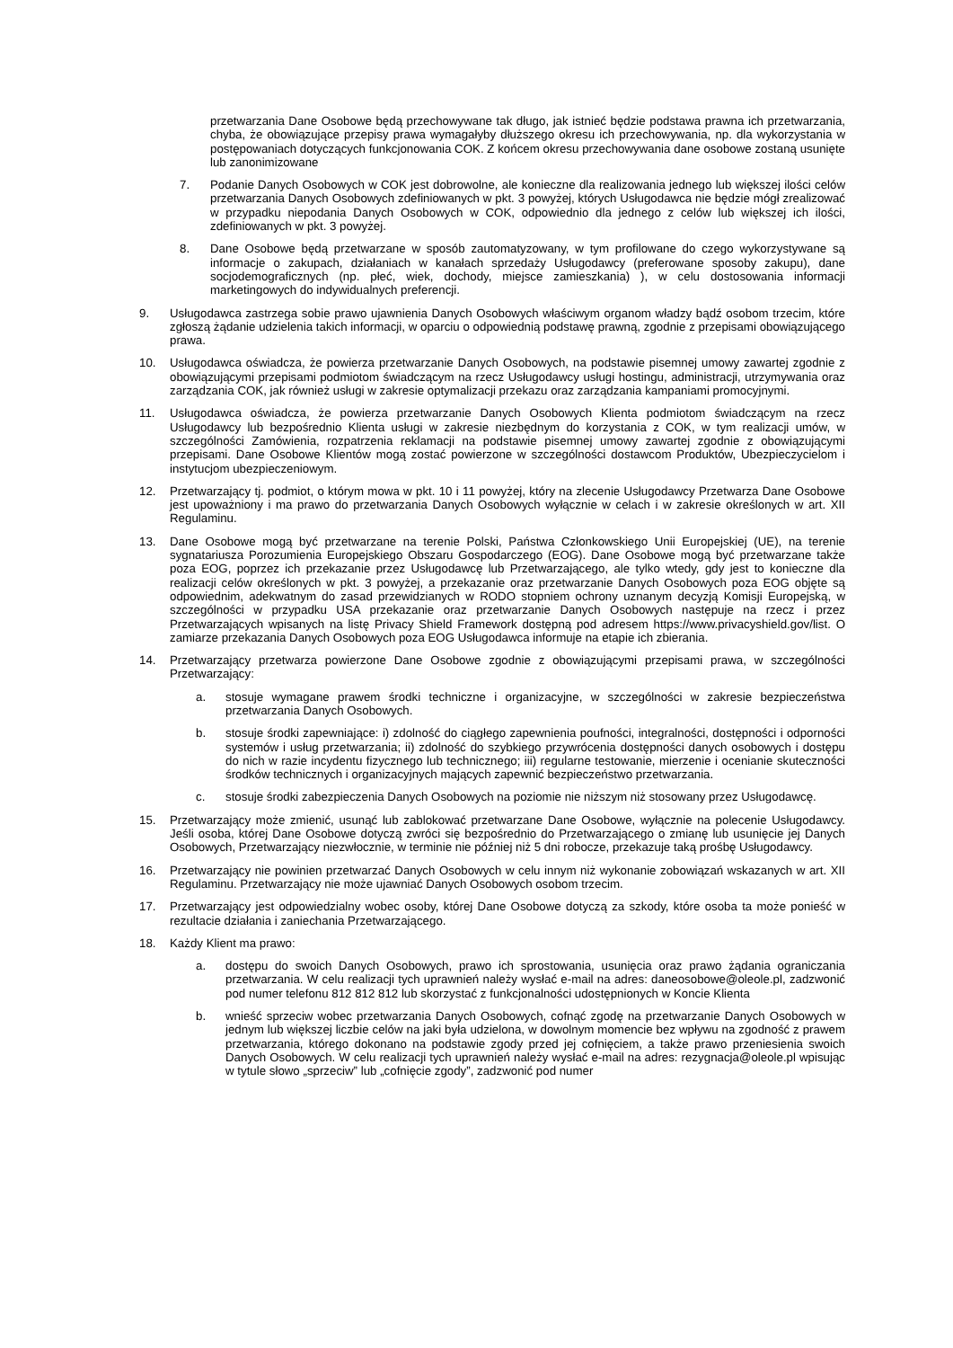przetwarzania Dane Osobowe będą przechowywane tak długo, jak istnieć będzie podstawa prawna ich przetwarzania, chyba, że obowiązujące przepisy prawa wymagałyby dłuższego okresu ich przechowywania, np. dla wykorzystania w postępowaniach dotyczących funkcjonowania COK. Z końcem okresu przechowywania dane osobowe zostaną usunięte lub zanonimizowane
7. Podanie Danych Osobowych w COK jest dobrowolne, ale konieczne dla realizowania jednego lub większej ilości celów przetwarzania Danych Osobowych zdefiniowanych w pkt. 3 powyżej, których Usługodawca nie będzie mógł zrealizować w przypadku niepodania Danych Osobowych w COK, odpowiednio dla jednego z celów lub większej ich ilości, zdefiniowanych w pkt. 3 powyżej.
8. Dane Osobowe będą przetwarzane w sposób zautomatyzowany, w tym profilowane do czego wykorzystywane są informacje o zakupach, działaniach w kanałach sprzedaży Usługodawcy (preferowane sposoby zakupu), dane socjodemograficznych (np. płeć, wiek, dochody, miejsce zamieszkania) ), w celu dostosowania informacji marketingowych do indywidualnych preferencji.
9. Usługodawca zastrzega sobie prawo ujawnienia Danych Osobowych właściwym organom władzy bądź osobom trzecim, które zgłoszą żądanie udzielenia takich informacji, w oparciu o odpowiednią podstawę prawną, zgodnie z przepisami obowiązującego prawa.
10. Usługodawca oświadcza, że powierza przetwarzanie Danych Osobowych, na podstawie pisemnej umowy zawartej zgodnie z obowiązującymi przepisami podmiotom świadczącym na rzecz Usługodawcy usługi hostingu, administracji, utrzymywania oraz zarządzania COK, jak również usługi w zakresie optymalizacji przekazu oraz zarządzania kampaniami promocyjnymi.
11. Usługodawca oświadcza, że powierza przetwarzanie Danych Osobowych Klienta podmiotom świadczącym na rzecz Usługodawcy lub bezpośrednio Klienta usługi w zakresie niezbędnym do korzystania z COK, w tym realizacji umów, w szczególności Zamówienia, rozpatrzenia reklamacji na podstawie pisemnej umowy zawartej zgodnie z obowiązującymi przepisami. Dane Osobowe Klientów mogą zostać powierzone w szczególności dostawcom Produktów, Ubezpieczycielom i instytucjom ubezpieczeniowym.
12. Przetwarzający tj. podmiot, o którym mowa w pkt. 10 i 11 powyżej, który na zlecenie Usługodawcy Przetwarza Dane Osobowe jest upoważniony i ma prawo do przetwarzania Danych Osobowych wyłącznie w celach i w zakresie określonych w art. XII Regulaminu.
13. Dane Osobowe mogą być przetwarzane na terenie Polski, Państwa Członkowskiego Unii Europejskiej (UE), na terenie sygnatariusza Porozumienia Europejskiego Obszaru Gospodarczego (EOG). Dane Osobowe mogą być przetwarzane także poza EOG, poprzez ich przekazanie przez Usługodawcę lub Przetwarzającego, ale tylko wtedy, gdy jest to konieczne dla realizacji celów określonych w pkt. 3 powyżej, a przekazanie oraz przetwarzanie Danych Osobowych poza EOG objęte są odpowiednim, adekwatnym do zasad przewidzianych w RODO stopniem ochrony uznanym decyzją Komisji Europejską, w szczególności w przypadku USA przekazanie oraz przetwarzanie Danych Osobowych następuje na rzecz i przez Przetwarzających wpisanych na listę Privacy Shield Framework dostępną pod adresem https://www.privacyshield.gov/list. O zamiarze przekazania Danych Osobowych poza EOG Usługodawca informuje na etapie ich zbierania.
14. Przetwarzający przetwarza powierzone Dane Osobowe zgodnie z obowiązującymi przepisami prawa, w szczególności Przetwarzający:
a. stosuje wymagane prawem środki techniczne i organizacyjne, w szczególności w zakresie bezpieczeństwa przetwarzania Danych Osobowych.
b. stosuje środki zapewniające: i) zdolność do ciągłego zapewnienia poufności, integralności, dostępności i odporności systemów i usług przetwarzania; ii) zdolność do szybkiego przywrócenia dostępności danych osobowych i dostępu do nich w razie incydentu fizycznego lub technicznego; iii) regularne testowanie, mierzenie i ocenianie skuteczności środków technicznych i organizacyjnych mających zapewnić bezpieczeństwo przetwarzania.
c. stosuje środki zabezpieczenia Danych Osobowych na poziomie nie niższym niż stosowany przez Usługodawcę.
15. Przetwarzający może zmienić, usunąć lub zablokować przetwarzane Dane Osobowe, wyłącznie na polecenie Usługodawcy. Jeśli osoba, której Dane Osobowe dotyczą zwróci się bezpośrednio do Przetwarzającego o zmianę lub usunięcie jej Danych Osobowych, Przetwarzający niezwłocznie, w terminie nie później niż 5 dni robocze, przekazuje taką prośbę Usługodawcy.
16. Przetwarzający nie powinien przetwarzać Danych Osobowych w celu innym niż wykonanie zobowiązań wskazanych w art. XII Regulaminu. Przetwarzający nie może ujawniać Danych Osobowych osobom trzecim.
17. Przetwarzający jest odpowiedzialny wobec osoby, której Dane Osobowe dotyczą za szkody, które osoba ta może ponieść w rezultacie działania i zaniechania Przetwarzającego.
18. Każdy Klient ma prawo:
a. dostępu do swoich Danych Osobowych, prawo ich sprostowania, usunięcia oraz prawo żądania ograniczania przetwarzania. W celu realizacji tych uprawnień należy wysłać e-mail na adres: daneosobowe@oleole.pl, zadzwonić pod numer telefonu 812 812 812 lub skorzystać z funkcjonalności udostępnionych w Koncie Klienta
b. wnieść sprzeciw wobec przetwarzania Danych Osobowych, cofnąć zgodę na przetwarzanie Danych Osobowych w jednym lub większej liczbie celów na jaki była udzielona, w dowolnym momencie bez wpływu na zgodność z prawem przetwarzania, którego dokonano na podstawie zgody przed jej cofnięciem, a także prawo przeniesienia swoich Danych Osobowych. W celu realizacji tych uprawnień należy wysłać e-mail na adres: rezygnacja@oleole.pl wpisując w tytule słowo „sprzeciw” lub „cofnięcie zgody”, zadzwonić pod numer